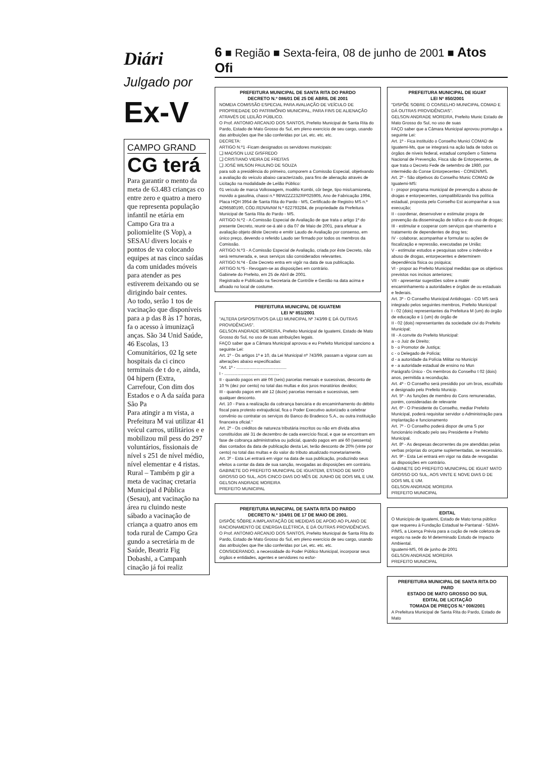Diári
Julgado por
Ex-V
CAMPO GRAND
CG terá
Para garantir o mento da meta de 63.483 crianças co entre zero e quatro a mero que representa população infantil ne etária em Campo Gra tra a poliomielite (S Vop), a SESAU divers locais e pontos de va colocando equipes at nas cinco saídas da com unidades móveis para atender as pes estiverem deixando ou se dirigindo bair centes.
Ao todo, serão 1 tos de vacinação que disponíveis para a p das 8 às 17 horas, fa o acesso à imunizaçã anças. São 34 Unid Saúde, 46 Escolas, 13 Comunitários, 02 Ig sete hospitais da ci cinco terminais de t do e, ainda, 04 hipern (Extra, Carrefour, Con dim dos Estados e o A da saída para São Pa
Para atingir a m vista, a Prefeitura M vai utilizar 41 veícul carros, utilitários e e mobilizou mil pess do 297 voluntários, fissionais de nível s 251 de nível médio, nível elementar e 4 ristas.
Rural – Também p gir a meta de vacinaç cretaria Municipal d Pública (Sesau), ant vacinação na área ru cluindo neste sábado a vacinação de criança a quatro anos em toda rural de Campo Gra gundo a secretária m de Saúde, Beatriz Fig Dobashi, a Campanh cinação já foi realiz
6 ■ Região ■ Sexta-feira, 08 de junho de 2001 ■ Atos Ofi
PREFEITURA MUNICIPAL DE SANTA RITA DO PARDO
DECRETO N.º 086/01 DE 25 DE ABRIL DE 2001
NOMEIA COMISSÃO ESPECIAL PARA AVALIAÇÃO DE VEÍCULO DE PROPRIEDADE DO PATRIMÔNIO MUNICIPAL, PARA FINS DE ALIENAÇÃO ATRAVÉS DE LEILÃO PÚBLICO.
O Prof. ANTONIO ARCANJO DOS SANTOS, Prefeito Municipal de Santa Rita do Pardo, Estado de Mato Grosso do Sul, em pleno exercício de seu cargo, usando das atribuições que lhe são conferidas por Lei, etc. etc. etc.
DECRETA:
ARTIGO N.º1 -Ficam designados os servidores municipais:
❑ MADSON LUIZ GISFREDO
❑ CRISTIANO VIEIRA DE FREITAS
❑ JOSÉ WILSON PAULINO DE SOUZA
para sob a presidência do primeiro, comporem a Comissão Especial, objetivando a avaliação do veículo abaixo caracterizado, para fins de alienação através de Licitação na modalidade de Leilão Público:
01 veículo de marca Volkswagem, modêlo Kombi, côr bege, tipo mis/camioneta, movido a gasolina, chassi n.º 9BWZZZ23ZRP025905, Ano de Fabricação 1994, Placa HQH 3954 de Santa Rita do Pardo - MS, Certificado de Registro MS n.º 4296580190, CÓD.RENAVAM N.º 622793284, de propriedade da Prefeitura Municipal de Santa Rita do Pardo - MS.
ARTIGO N.º2 - A Comissão Especial de Avaliação de que trata o artigo 1º do presente Decreto, reunir-se-á até o dia 07 de Maio de 2001, para efetuar a avaliação objeto dêste Decreto e emitir Laudo de Avaliação por consenso, em único preço, devendo o referido Laudo ser firmado por todos os membros da Comissão.
ARTIGO N.º3 - A Comissão Especial de Avaliação, criada por êste Decreto, não será remunerada, e, seus serviços são considerados relevantes.
ARTIGO N.º4 - Êste Decreto entra em vigôr na data de sua publicação.
ARTIGO N.º5 - Revogam-se as disposições em contrário.
Gabinete do Prefeito, em 25 de Abril de 2001.
Registrado e Publicado na Secretaria de Contrôle e Gestão na data acima e afixado no local de costume.
PREFEITURA MUNICIPAL DE IGUATEMI
LEI Nº 851/2001
"ALTERA DISPOSITIVOS DA LEI MUNICIPAL Nº 743/99 E DÁ OUTRAS PROVIDÊNCIAS".
GELSON ANDRADE MOREIRA, Prefeito Municipal de Iguatemi, Estado de Mato Grosso do Sul, no uso de suas atribuições legais.
FAÇO saber que a Câmara Municipal aprovou e eu Prefeito Municipal sanciono a seguinte Lei:
Art. 1º - Os artigos 1º e 10, da Lei Municipal nº 743/99, passam a vigorar com as alterações abaixo especificadas:
"Art. 1º - ..........................................
I - ..............................................
II - quando pagos em até 06 (seis) parcelas mensais e sucessivas, desconto de 10 % (dez por cento) no total das multas e dos juros moratórios devidos;
III - quando pagos em até 12 (doze) parcelas mensais e sucessivas, sem qualquer desconto.
Art. 10 - Para a realização da cobrança bancária e do encaminhamento do débito fiscal para protesto extrajudicial, fica o Poder Executivo autorizado a celebrar convênio ou contratar os serviços do Banco do Bradesco S.A., ou outra instituição financeira oficial."
Art. 2º - Os créditos de natureza tributária inscritos ou não em dívida ativa constituídos até 31 de dezembro de cada exercício fiscal, e que se encontram em fase de cobrança administrativa ou judicial, quando pagos em até 60 (sessenta) dias contados da data de publicação desta Lei, terão desconto de 20% (vinte por cento) no total das multas e do valor do tributo atualizado monetariamente.
Art. 3º - Esta Lei entrará em vigor na data de sua publicação, produzindo seus efeitos a contar da data de sua sanção, revogadas as disposições em contrário.
GABINETE DO PREFEITO MUNICIPAL DE IGUATEMI, ESTADO DE MATO GROSSO DO SUL, AOS CINCO DIAS DO MÊS DE JUNHO DE DOIS MIL E UM.
GELSON ANDRADE MOREIRA
PREFEITO MUNICIPAL
PREFEITURA MUNICIPAL DE SANTA RITA DO PARDO
DECRETO N.º 104/01 DE 17 DE MAIO DE 2001.
DISPÕE SÔBRE A IMPLANTAÇÃO DE MEDIDAS DE APOIO AO PLANO DE RACIONAMENTO DE ENERGIA ELÉTRICA, E DÁ OUTRAS PROVIDÊNCIAS.
O Prof. ANTONIO ARCANJO DOS SANTOS, Prefeito Municipal de Santa Rita do Pardo, Estado de Mato Grosso do Sul, em pleno exercício de seu cargo, usando das atribuições que lhe são conferidas por Lei, etc. etc. etc.
CONSIDERANDO, a necessidade do Poder Público Municipal, incorporar seus órgãos e entidades, agentes e servidores no esfor-
PREFEITURA MUNICIPAL DE IGUAT
LEI Nº 850/2001
"DISPÕE SOBRE O CONSELHO MUNICIPAL COMAD E DÁ OUTRAS PROVIDÊNCIAS".
GELSON ANDRADE MOREIRA, Prefeito Munic Estado de Mato Grosso do Sul, no uso de suas
FAÇO saber que a Câmara Municipal aprovou promulgo a seguinte Lei:
Art. 1º - Fica instituído o Conselho Munici COMAD de Iguatemi-Ms, que se integrará na ação lada de todos os órgãos de níveis federal, estadual compõem o Sistema Nacional de Prevenção, Fisca são de Entorpecentes, de que trata o Decreto Fede de setembro de 1980, por intermédio do Conse Entorpecentes - CONEN/MS.
Art. 2º - São objetivos do Conselho Munic COMAD de Iguatemi-MS:
I - propor programa municipal de prevenção a abuso de drogas e entorpecentes, compatibilizando tiva política estadual, proposta pelo Conselho Est acompanhar a sua execução;
II - coordenar, desenvolver e estimular progra de prevenção da disseminação de tráfico e do uso de drogas;
III - estimular e cooperar com serviços que nhamento e tratamento de dependentes de drog tes;
IV - colaborar, acompanhar e formular su ações de fiscalização e repressão, executadas pe União;
V - estimular estudos e pesquisas sobre o indevido e abuso de drogas, entorpecentes e determinem dependência física ou psíquica;
VI - propor ao Prefeito Municipal medidas que os objetivos previstos nos incisos anteriores;
VII - apresentar sugestões sobre a matér encaminhamento a autoridades e órgãos de ou estaduais e federais.
Art. 3º - O Conselho Municipal Antidrogas - CO MS será integrado pelos seguintes membros, Prefeito Municipal:
I - 02 (dois) representantes da Prefeitura M (um) do órgão de educação e 1 (um) do órgão de
II - 02 (dois) representantes da sociedade civi do Prefeito Municipal;
III - A convite do Prefeito Municipal:
a - o Juiz de Direito;
b - o Promotor de Justiça;
c - o Delegado de Polícia;
d - a autoridade da Polícia Militar no Municípi
e - a autoridade estadual de ensino no Mun
Parágrafo Único - Os membros do Conselho t 02 (dois) anos, permitida a recondução.
Art. 4º - O Conselho será presidido por um bros, escolhido e designado pelo Prefeito Municip.
Art. 5º - As funções de membro do Cons remuneradas, porém, consideradas de relevante
Art. 6º - O Presidente do Conselho, mediar Prefeito Municipal, poderá requisitar servidor o Administração para implantação e funcionamento
Art. 7º - O Conselho poderá dispor de uma S por funcionário indicado pelo seu Presidente e Prefeito Municipal.
Art. 8º - As despesas decorrentes da pre atendidas pelas verbas próprias do orçame suplementadas, se necessário.
Art. 9º - Esta Lei entrará em vigor na data de revogadas as disposições em contrário.
GABINETE DO PREFEITO MUNICIPAL DE IGUAT MATO GROSSO DO SUL, AOS VINTE E NOVE DIAS D DE DOIS MIL E UM.
GELSON ANDRADE MOREIRA
PREFEITO MUNICIPAL
EDITAL
O Município de Iguatemi, Estado de Mato torna público que requereu à Fundação Estadual te-Pantanal - SEMA-P/MS, a Licença Prévia para a cução de rede coletora de esgoto na sede do M determinado Estudo de Impacto Ambiental.
Iguatemi-MS, 06 de junho de 2001
GELSON ANDRADE MOREIRA
PREFEITO MUNICIPAL
PREFEITURA MUNICIPAL DE SANTA RITA DO PARD
ESTADO DE MATO GROSSO DO SUL
EDITAL DE LICITAÇÃO
TOMADA DE PREÇOS N.º 008/2001
A Prefeitura Municipal de Santa Rita do Pardo, Estado de Mato